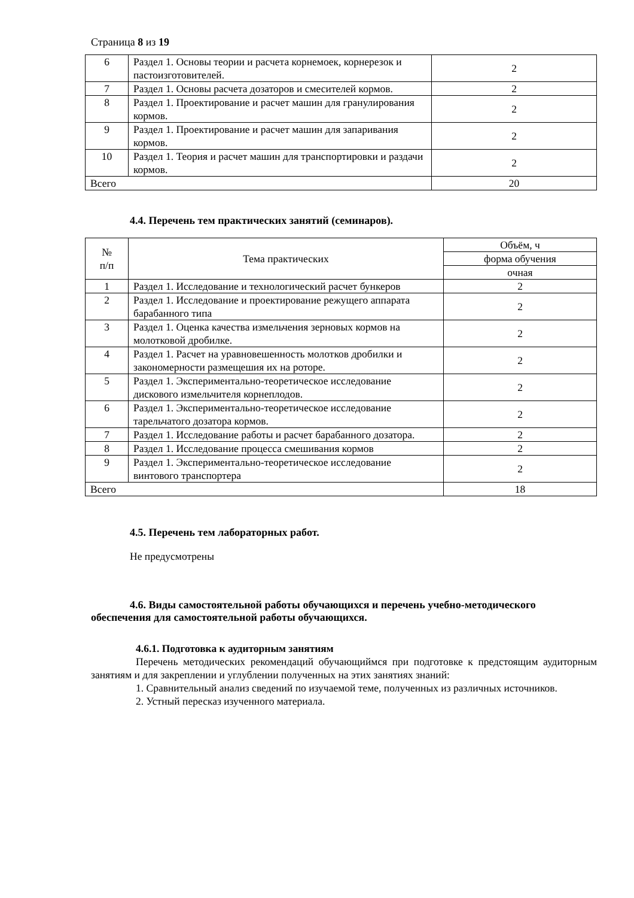Страница 8 из 19
| 6 | Раздел 1. Основы теории и расчета корнемоек, корнерезок и пастоизготовителей. | 2 |
| 7 | Раздел 1. Основы расчета дозаторов и смесителей кормов. | 2 |
| 8 | Раздел 1. Проектирование и расчет машин для гранулирования кормов. | 2 |
| 9 | Раздел 1. Проектирование и расчет машин для запаривания кормов. | 2 |
| 10 | Раздел 1. Теория и расчет машин для транспортировки и раздачи кормов. | 2 |
| Всего | | 20 |
4.4. Перечень тем практических занятий (семинаров).
| № п/п | Тема практических | Объём, ч |
| --- | --- | --- |
| | | форма обучения |
| | | очная |
| 1 | Раздел 1. Исследование и технологический расчет бункеров | 2 |
| 2 | Раздел 1. Исследование и проектирование режущего аппарата барабанного типа | 2 |
| 3 | Раздел 1. Оценка качества измельчения зерновых кормов на молотковой дробилке. | 2 |
| 4 | Раздел 1. Расчет на уравновешенность молотков дробилки и закономерности размещешия их на роторе. | 2 |
| 5 | Раздел 1. Экспериментально-теоретическое исследование дискового измельчителя корнеплодов. | 2 |
| 6 | Раздел 1. Экспериментально-теоретическое исследование тарельчатого дозатора кормов. | 2 |
| 7 | Раздел 1. Исследование работы и расчет барабанного дозатора. | 2 |
| 8 | Раздел 1. Исследование процесса смешивания кормов | 2 |
| 9 | Раздел 1. Экспериментально-теоретическое исследование винтового транспортера | 2 |
| Всего | | 18 |
4.5. Перечень тем лабораторных работ.
Не предусмотрены
4.6. Виды самостоятельной работы обучающихся и перечень учебно-методического обеспечения для самостоятельной работы обучающихся.
4.6.1. Подготовка к аудиторным занятиям
Перечень методических рекомендаций обучающиймся при подготовке к предстоящим аудиторным занятиям и для закреплении и углублении полученных на этих занятиях знаний:
1. Сравнительный анализ сведений по изучаемой теме, полученных из различных источников.
2. Устный пересказ изученного материала.